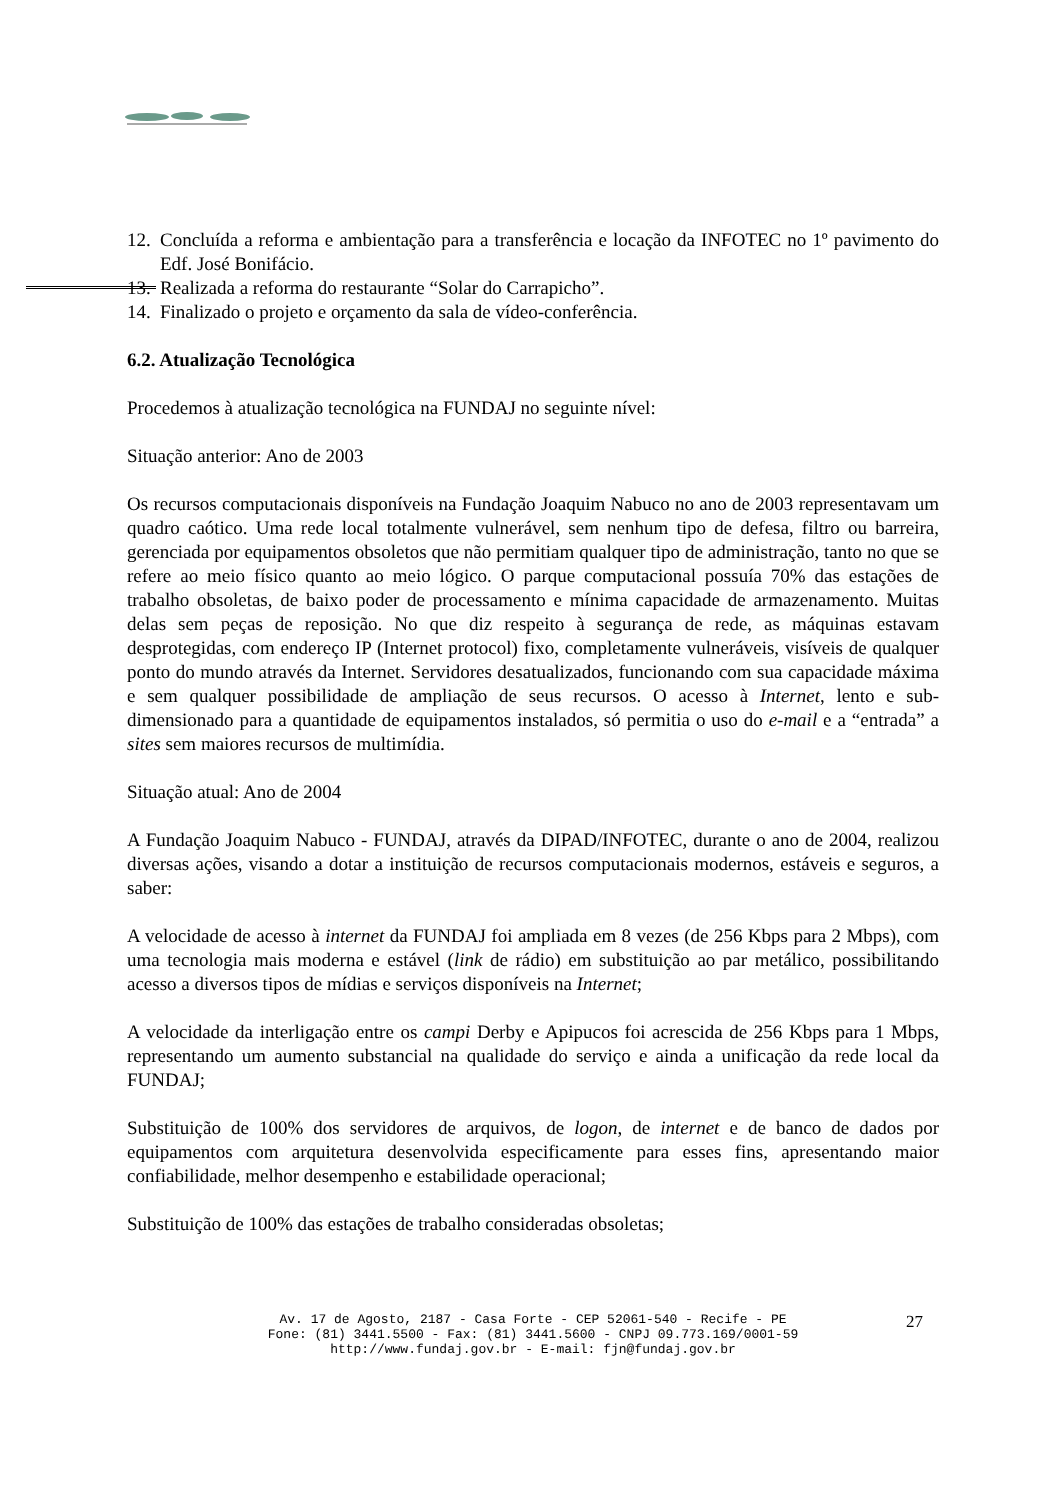12. Concluída a reforma e ambientação para a transferência e locação da INFOTEC no 1º pavimento do Edf. José Bonifácio.
13. Realizada a reforma do restaurante “Solar do Carrapicho”.
14. Finalizado o projeto e orçamento da sala de vídeo-conferência.
6.2. Atualização Tecnológica
Procedemos à atualização tecnológica na FUNDAJ no seguinte nível:
Situação anterior: Ano de 2003
Os recursos computacionais disponíveis na Fundação Joaquim Nabuco no ano de 2003 representavam um quadro caótico. Uma rede local totalmente vulnerável, sem nenhum tipo de defesa, filtro ou barreira, gerenciada por equipamentos obsoletos que não permitiam qualquer tipo de administração, tanto no que se refere ao meio físico quanto ao meio lógico. O parque computacional possuía 70% das estações de trabalho obsoletas, de baixo poder de processamento e mínima capacidade de armazenamento. Muitas delas sem peças de reposição. No que diz respeito à segurança de rede, as máquinas estavam desprotegidas, com endereço IP (Internet protocol) fixo, completamente vulneráveis, visíveis de qualquer ponto do mundo através da Internet. Servidores desatualizados, funcionando com sua capacidade máxima e sem qualquer possibilidade de ampliação de seus recursos. O acesso à Internet, lento e sub-dimensionado para a quantidade de equipamentos instalados, só permitia o uso do e-mail e a “entrada” a sites sem maiores recursos de multimídia.
Situação atual: Ano de 2004
A Fundação Joaquim Nabuco - FUNDAJ, através da DIPAD/INFOTEC, durante o ano de 2004, realizou diversas ações, visando a dotar a instituição de recursos computacionais modernos, estáveis e seguros, a saber:
A velocidade de acesso à internet da FUNDAJ foi ampliada em 8 vezes (de 256 Kbps para 2 Mbps), com uma tecnologia mais moderna e estável (link de rádio) em substituição ao par metálico, possibilitando acesso a diversos tipos de mídias e serviços disponíveis na Internet;
A velocidade da interligação entre os campi Derby e Apipucos foi acrescida de 256 Kbps para 1 Mbps, representando um aumento substancial na qualidade do serviço e ainda a unificação da rede local da FUNDAJ;
Substituição de 100% dos servidores de arquivos, de logon, de internet e de banco de dados por equipamentos com arquitetura desenvolvida especificamente para esses fins, apresentando maior confiabilidade, melhor desempenho e estabilidade operacional;
Substituição de 100% das estações de trabalho consideradas obsoletas;
Av. 17 de Agosto, 2187 - Casa Forte - CEP 52061-540 - Recife - PE
Fone: (81) 3441.5500 - Fax: (81) 3441.5600 - CNPJ 09.773.169/0001-59
http://www.fundaj.gov.br - E-mail: fjn@fundaj.gov.br
27